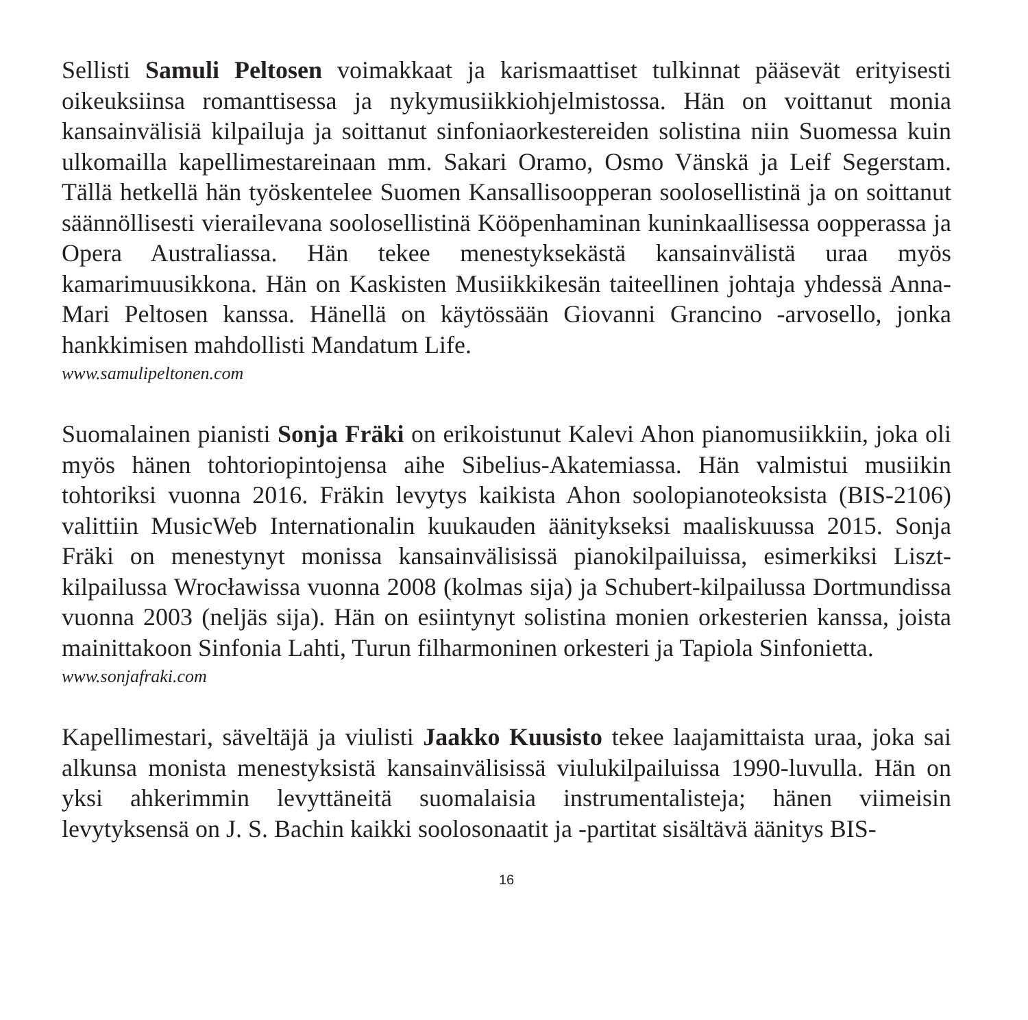Sellisti Samuli Peltosen voimakkaat ja karismaattiset tulkinnat pääsevät erityisesti oikeuksiinsa romanttisessa ja nykymusiikkiohjelmistossa. Hän on voittanut monia kansainvälisiä kilpailuja ja soittanut sinfoniaorkestereiden solistina niin Suomessa kuin ulkomailla kapellimestareinaan mm. Sakari Oramo, Osmo Vänskä ja Leif Segerstam. Tällä hetkellä hän työskentelee Suomen Kansallisoopperan soolosellistinä ja on soittanut säännöllisesti vierailevana soolosellistinä Kööpenhaminan kuninkaallisessa oopperassa ja Opera Australiassa. Hän tekee menestyksekästä kansainvälistä uraa myös kamarimuusikkona. Hän on Kaskisten Musiikkikesän taiteellinen johtaja yhdessä Anna-Mari Peltosen kanssa. Hänellä on käytössään Giovanni Grancino -arvosello, jonka hankkimisen mahdollisti Mandatum Life.
www.samulipeltonen.com
Suomalainen pianisti Sonja Fräki on erikoistunut Kalevi Ahon pianomusiikkiin, joka oli myös hänen tohtoriopintojensa aihe Sibelius-Akatemiassa. Hän valmistui musiikin tohtoriksi vuonna 2016. Fräkin levytys kaikista Ahon soolopianoteoksista (BIS-2106) valittiin MusicWeb Internationalin kuukauden äänitykseksi maaliskuussa 2015. Sonja Fräki on menestynyt monissa kansainvälisissä pianokilpailuissa, esimerkiksi Liszt-kilpailussa Wrocławissa vuonna 2008 (kolmas sija) ja Schubert-kilpailussa Dortmundissa vuonna 2003 (neljäs sija). Hän on esiintynyt solistina monien orkesterien kanssa, joista mainittakoon Sinfonia Lahti, Turun filharmoninen orkesteri ja Tapiola Sinfonietta.
www.sonjafraki.com
Kapellimestari, säveltäjä ja viulisti Jaakko Kuusisto tekee laajamittaista uraa, joka sai alkunsa monista menestyksistä kansainvälisissä viulukilpailuissa 1990-luvulla. Hän on yksi ahkerimmin levyttäneitä suomalaisia instrumentalisteja; hänen viimeisin levytyksensä on J. S. Bachin kaikki soolosonaatit ja -partitat sisältävä äänitys BIS-
16